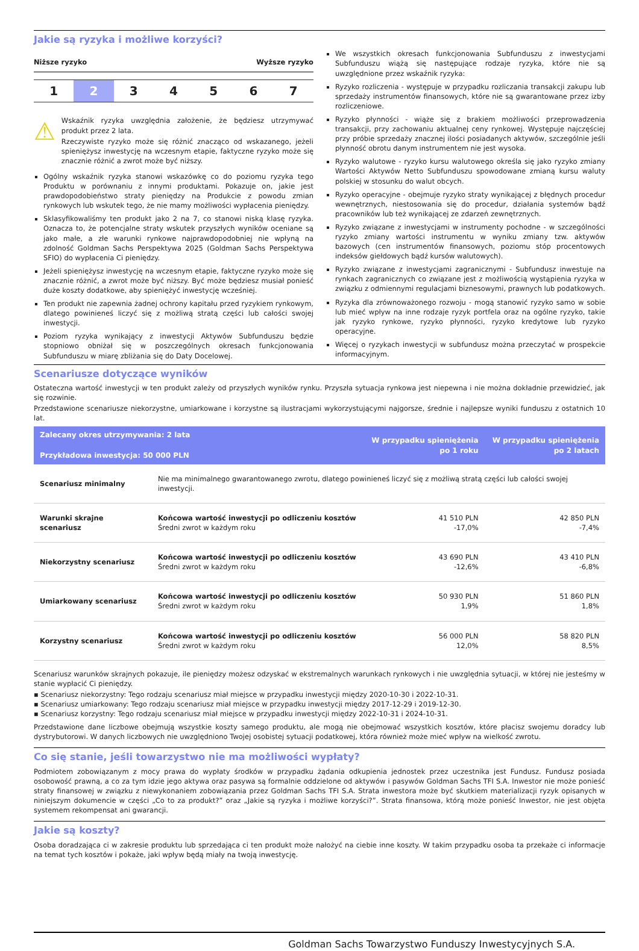Jakie są ryzyka i możliwe korzyści?
Niższe ryzyko Wyższe ryzyko
1 2 3 4 5 6 7
⚠
Wskaźnik ryzyka uwzględnia założenie, że będziesz utrzymywać produkt przez 2 lata.
Rzeczywiste ryzyko może się różnić znacząco od wskazanego, jeżeli spieniężysz inwestycję na wczesnym etapie, faktyczne ryzyko może się znacznie różnić a zwrot może być niższy.
Ogólny wskaźnik ryzyka stanowi wskazówkę co do poziomu ryzyka tego Produktu w porównaniu z innymi produktami. Pokazuje on, jakie jest prawdopodobieństwo straty pieniędzy na Produkcie z powodu zmian rynkowych lub wskutek tego, że nie mamy możliwości wypłacenia pieniędzy.
Sklasyfikowaliśmy ten produkt jako 2 na 7, co stanowi niską klasę ryzyka. Oznacza to, że potencjalne straty wskutek przyszłych wyników oceniane są jako małe, a złe warunki rynkowe najprawdopodobniej nie wpłyną na zdolność Goldman Sachs Perspektywa 2025 (Goldman Sachs Perspektywa SFIO) do wypłacenia Ci pieniędzy.
Jeżeli spieniężysz inwestycję na wczesnym etapie, faktyczne ryzyko może się znacznie różnić, a zwrot może być niższy. Być może będziesz musiał ponieść duże koszty dodatkowe, aby spieniężyć inwestycję wcześniej.
Ten produkt nie zapewnia żadnej ochrony kapitału przed ryzykiem rynkowym, dlatego powinieneś liczyć się z możliwą stratą części lub całości swojej inwestycji.
Poziom ryzyka wynikający z inwestycji Aktywów Subfunduszu będzie stopniowo obniżał się w poszczególnych okresach funkcjonowania Subfunduszu w miarę zbliżania się do Daty Docelowej.
We wszystkich okresach funkcjonowania Subfunduszu z inwestycjami Subfunduszu wiążą się następujące rodzaje ryzyka, które nie są uwzględnione przez wskaźnik ryzyka:
Ryzyko rozliczenia - występuje w przypadku rozliczania transakcji zakupu lub sprzedaży instrumentów finansowych, które nie są gwarantowane przez izby rozliczeniowe.
Ryzyko płynności - wiąże się z brakiem możliwości przeprowadzenia transakcji, przy zachowaniu aktualnej ceny rynkowej. Występuje najczęściej przy próbie sprzedaży znacznej ilości posiadanych aktywów, szczególnie jeśli płynność obrotu danym instrumentem nie jest wysoka.
Ryzyko walutowe - ryzyko kursu walutowego określa się jako ryzyko zmiany Wartości Aktywów Netto Subfunduszu spowodowane zmianą kursu waluty polskiej w stosunku do walut obcych.
Ryzyko operacyjne - obejmuje ryzyko straty wynikającej z błędnych procedur wewnętrznych, niestosowania się do procedur, działania systemów bądź pracowników lub też wynikającej ze zdarzeń zewnętrznych.
Ryzyko związane z inwestycjami w instrumenty pochodne - w szczególności ryzyko zmiany wartości instrumentu w wyniku zmiany tzw. aktywów bazowych (cen instrumentów finansowych, poziomu stóp procentowych indeksów giełdowych bądź kursów walutowych).
Ryzyko związane z inwestycjami zagranicznymi - Subfundusz inwestuje na rynkach zagranicznych co związane jest z możliwością wystąpienia ryzyka w związku z odmiennymi regulacjami biznesowymi, prawnych lub podatkowych.
Ryzyka dla zrównoważonego rozwoju - mogą stanowić ryzyko samo w sobie lub mieć wpływ na inne rodzaje ryzyk portfela oraz na ogólne ryzyko, takie jak ryzyko rynkowe, ryzyko płynności, ryzyko kredytowe lub ryzyko operacyjne.
Więcej o ryzykach inwestycji w subfundusz można przeczytać w prospekcie informacyjnym.
Scenariusze dotyczące wyników
Ostateczna wartość inwestycji w ten produkt zależy od przyszłych wyników rynku. Przyszła sytuacja rynkowa jest niepewna i nie można dokładnie przewidzieć, jak się rozwinie.
Przedstawione scenariusze niekorzystne, umiarkowane i korzystne są ilustracjami wykorzystującymi najgorsze, średnie i najlepsze wyniki funduszu z ostatnich 10 lat.
| Zalecany okres utrzymywania: 2 lata Przykładowa inwestycja: 50 000 PLN | | W przypadku spieniężenia po 1 roku | W przypadku spieniężenia po 2 latach |
| --- | --- | --- | --- |
| Scenariusz minimalny | Nie ma minimalnego gwarantowanego zwrotu, dlatego powinieneś liczyć się z możliwą stratą części lub całości swojej inwestycji. | | |
| Warunki skrajne scenariusz | Końcowa wartość inwestycji po odliczeniu kosztów Średni zwrot w każdym roku | 41 510 PLN -17,0% | 42 850 PLN -7,4% |
| Niekorzystny scenariusz | Końcowa wartość inwestycji po odliczeniu kosztów Średni zwrot w każdym roku | 43 690 PLN -12,6% | 43 410 PLN -6,8% |
| Umiarkowany scenariusz | Końcowa wartość inwestycji po odliczeniu kosztów Średni zwrot w każdym roku | 50 930 PLN 1,9% | 51 860 PLN 1,8% |
| Korzystny scenariusz | Końcowa wartość inwestycji po odliczeniu kosztów Średni zwrot w każdym roku | 56 000 PLN 12,0% | 58 820 PLN 8,5% |
Scenariusz warunków skrajnych pokazuje, ile pieniędzy możesz odzyskać w ekstremalnych warunkach rynkowych i nie uwzględnia sytuacji, w której nie jesteśmy w stanie wypłacić Ci pieniędzy.
▪ Scenariusz niekorzystny: Tego rodzaju scenariusz miał miejsce w przypadku inwestycji między 2020-10-30 i 2022-10-31.
▪ Scenariusz umiarkowany: Tego rodzaju scenariusz miał miejsce w przypadku inwestycji między 2017-12-29 i 2019-12-30.
▪ Scenariusz korzystny: Tego rodzaju scenariusz miał miejsce w przypadku inwestycji między 2022-10-31 i 2024-10-31.
Przedstawione dane liczbowe obejmują wszystkie koszty samego produktu, ale mogą nie obejmować wszystkich kosztów, które płacisz swojemu doradcy lub dystrybutorowi. W danych liczbowych nie uwzględniono Twojej osobistej sytuacji podatkowej, która również może mieć wpływ na wielkość zwrotu.
Co się stanie, jeśli towarzystwo nie ma możliwości wypłaty?
Podmiotem zobowiązanym z mocy prawa do wypłaty środków w przypadku żądania odkupienia jednostek przez uczestnika jest Fundusz. Fundusz posiada osobowość prawną, a co za tym idzie jego aktywa oraz pasywa są formalnie oddzielone od aktywów i pasywów Goldman Sachs TFI S.A. Inwestor nie może ponieść straty finansowej w związku z niewykonaniem zobowiązania przez Goldman Sachs TFI S.A. Strata inwestora może być skutkiem materializacji ryzyk opisanych w niniejszym dokumencie w części „Co to za produkt?” oraz „Jakie są ryzyka i możliwe korzyści?”. Strata finansowa, którą może ponieść Inwestor, nie jest objęta systemem rekompensat ani gwarancji.
Jakie są koszty?
Osoba doradzająca ci w zakresie produktu lub sprzedająca ci ten produkt może nałożyć na ciebie inne koszty. W takim przypadku osoba ta przekaże ci informacje na temat tych kosztów i pokaże, jaki wpływ będą miały na twoją inwestycję.
Goldman Sachs Towarzystwo Funduszy Inwestycyjnych S.A.